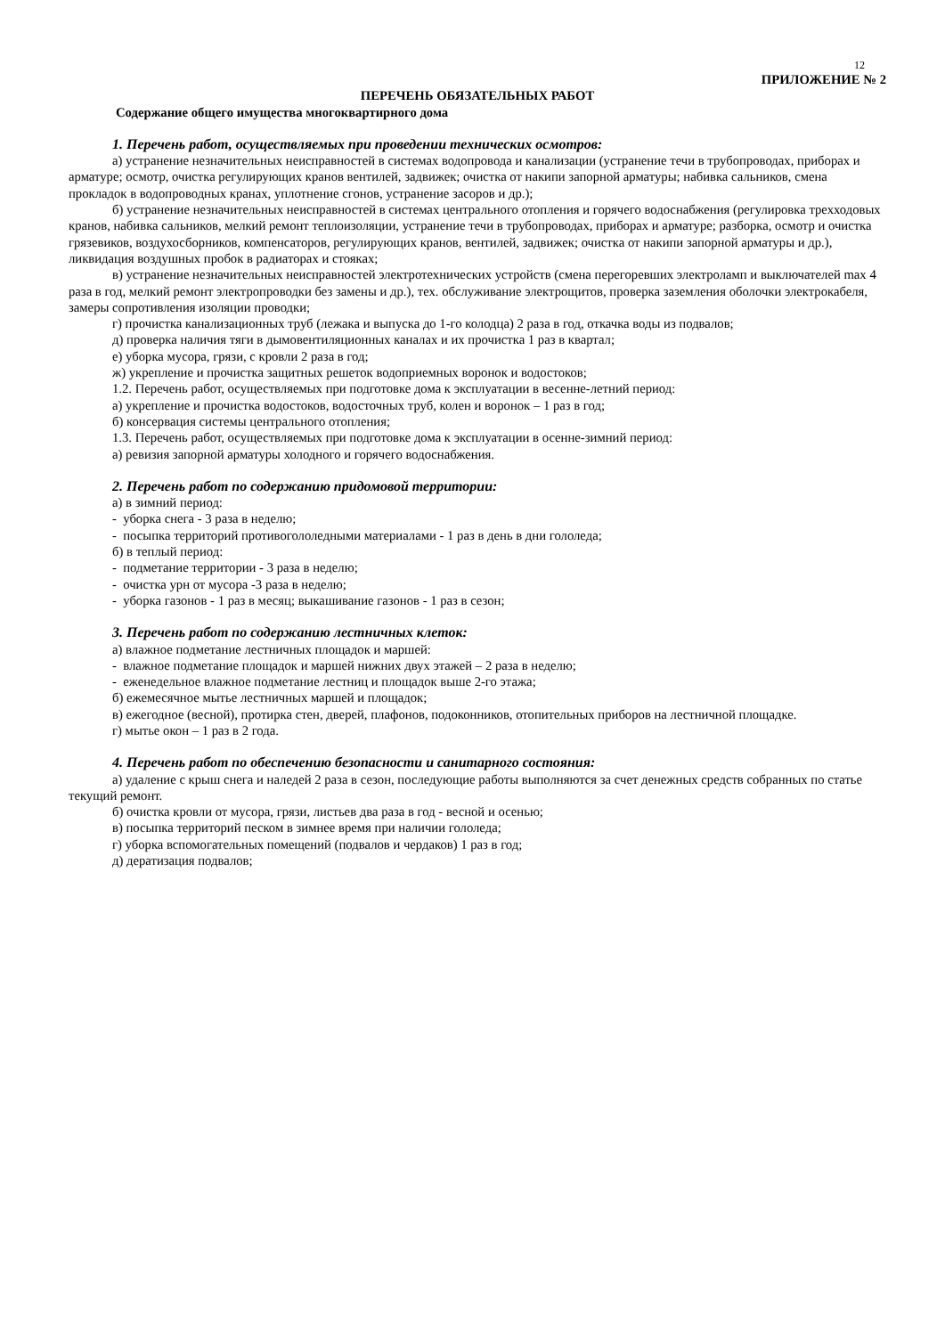12
ПРИЛОЖЕНИЕ № 2
ПЕРЕЧЕНЬ ОБЯЗАТЕЛЬНЫХ РАБОТ
Содержание общего имущества многоквартирного дома
1. Перечень работ, осуществляемых при проведении технических осмотров:
а) устранение незначительных неисправностей в системах водопровода и канализации (устранение течи в трубопроводах, приборах и арматуре; осмотр, очистка регулирующих кранов вентилей, задвижек; очистка от накипи запорной арматуры; набивка сальников, смена прокладок в водопроводных кранах, уплотнение сгонов, устранение засоров и др.);
б) устранение незначительных неисправностей в системах центрального отопления и горячего водоснабжения (регулировка трехходовых кранов, набивка сальников, мелкий ремонт теплоизоляции, устранение течи в трубопроводах, приборах и арматуре; разборка, осмотр и очистка грязевиков, воздухосборников, компенсаторов, регулирующих кранов, вентилей, задвижек; очистка от накипи запорной арматуры и др.), ликвидация воздушных пробок в радиаторах и стояках;
в) устранение незначительных неисправностей электротехнических устройств (смена перегоревших электроламп и выключателей max 4 раза в год, мелкий ремонт электропроводки без замены и др.), тех. обслуживание электрощитов, проверка заземления оболочки электрокабеля, замеры сопротивления изоляции проводки;
г) прочистка канализационных труб (лежака и выпуска до 1-го колодца) 2 раза в год, откачка воды из подвалов;
д) проверка наличия тяги в дымовентиляционных каналах и их прочистка 1 раз в квартал;
е) уборка мусора, грязи, с кровли 2 раза в год;
ж) укрепление и прочистка защитных решеток водоприемных воронок и водостоков;
1.2. Перечень работ, осуществляемых при подготовке дома к эксплуатации в весенне-летний период:
а) укрепление и прочистка водостоков, водосточных труб, колен и воронок – 1 раз в год;
б) консервация системы центрального отопления;
1.3. Перечень работ, осуществляемых при подготовке дома к эксплуатации в осенне-зимний период:
а) ревизия запорной арматуры холодного и горячего водоснабжения.
2. Перечень работ по содержанию придомовой территории:
а) в зимний период:
- уборка снега - 3 раза в неделю;
- посыпка территорий противогололедными материалами - 1 раз в день в дни гололеда;
б) в теплый период:
- подметание территории - 3 раза в неделю;
- очистка урн от мусора -3 раза в неделю;
- уборка газонов - 1 раз в месяц; выкашивание газонов - 1 раз в сезон;
3. Перечень работ по содержанию лестничных клеток:
а) влажное подметание лестничных площадок и маршей:
- влажное подметание площадок и маршей нижних двух этажей – 2 раза в неделю;
- еженедельное влажное подметание лестниц и площадок выше 2-го этажа;
б) ежемесячное мытье лестничных маршей и площадок;
в) ежегодное (весной), протирка стен, дверей, плафонов, подоконников, отопительных приборов на лестничной площадке.
г) мытье окон – 1 раз в 2 года.
4. Перечень работ по обеспечению безопасности и санитарного состояния:
а) удаление с крыш снега и наледей 2 раза в сезон, последующие работы выполняются за счет денежных средств собранных по статье текущий ремонт.
б) очистка кровли от мусора, грязи, листьев два раза в год - весной и осенью;
в) посыпка территорий песком в зимнее время при наличии гололеда;
г) уборка вспомогательных помещений (подвалов и чердаков) 1 раз в год;
д) дератизация подвалов;